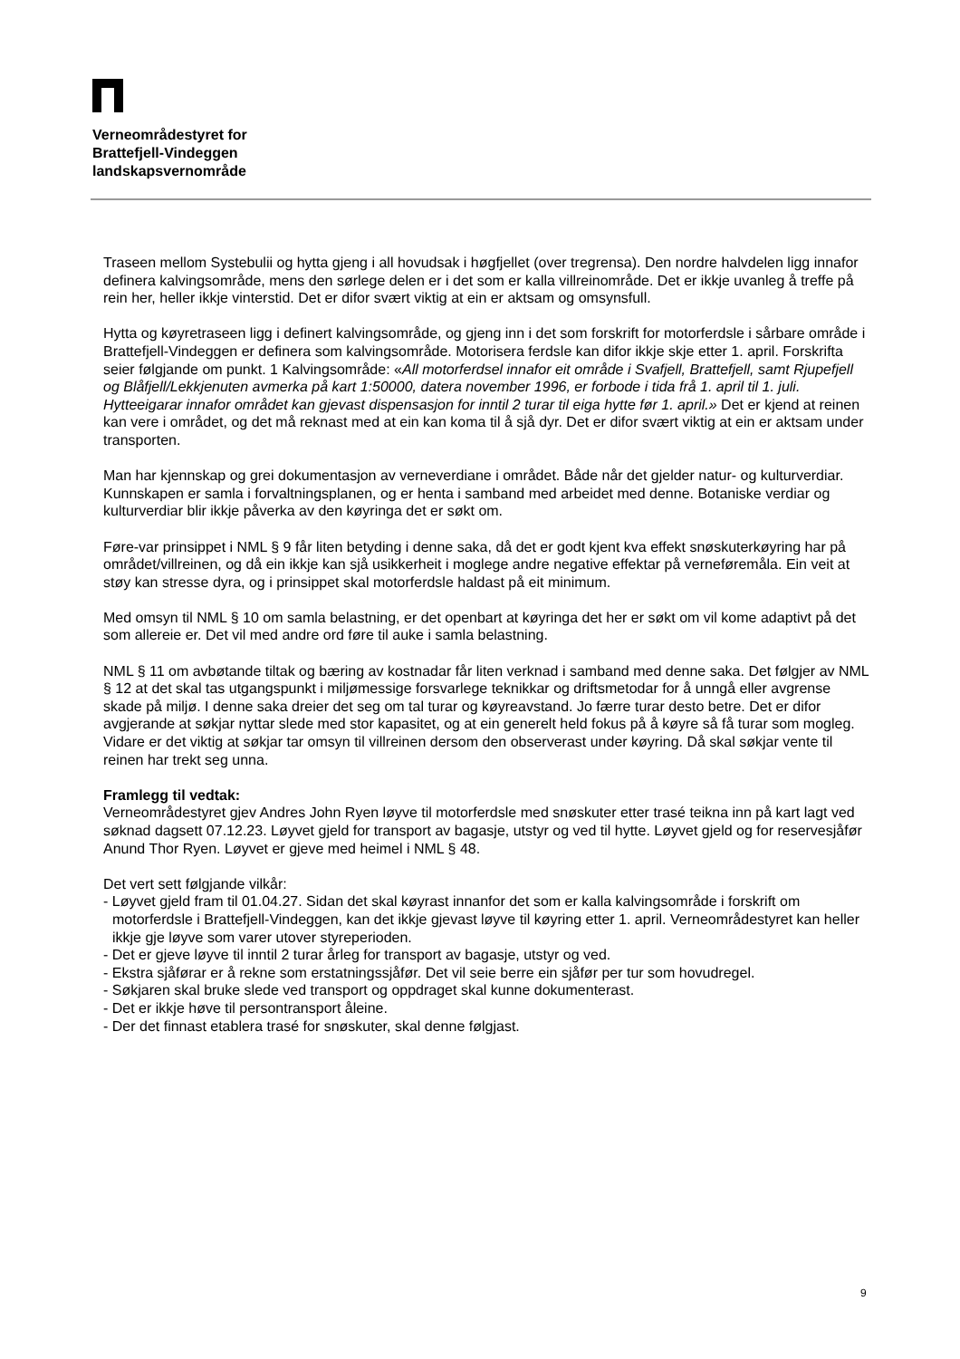Verneområdestyret for
Brattefjell-Vindeggen
landskapsvernområde
Traseen mellom Systebulii og hytta gjeng i all hovudsak i høgfjellet (over tregrensa). Den nordre halvdelen ligg innafor definera kalvingsområde, mens den sørlege delen er i det som er kalla villreinområde. Det er ikkje uvanleg å treffe på rein her, heller ikkje vinterstid. Det er difor svært viktig at ein er aktsam og omsynsfull.
Hytta og køyretraseen ligg i definert kalvingsområde, og gjeng inn i det som forskrift for motorferdsle i sårbare område i Brattefjell-Vindeggen er definera som kalvingsområde. Motorisera ferdsle kan difor ikkje skje etter 1. april. Forskrifta seier følgjande om punkt. 1 Kalvingsområde: «All motorferdsel innafor eit område i Svafjell, Brattefjell, samt Rjupefjell og Blåfjell/Lekkjenuten avmerka på kart 1:50000, datera november 1996, er forbode i tida frå 1. april til 1. juli. Hytteeigarar innafor området kan gjevast dispensasjon for inntil 2 turar til eiga hytte før 1. april.» Det er kjend at reinen kan vere i området, og det må reknast med at ein kan koma til å sjå dyr. Det er difor svært viktig at ein er aktsam under transporten.
Man har kjennskap og grei dokumentasjon av verneverdiane i området. Både når det gjelder natur- og kulturverdiar. Kunnskapen er samla i forvaltningsplanen, og er henta i samband med arbeidet med denne. Botaniske verdiar og kulturverdiar blir ikkje påverka av den køyringa det er søkt om.
Føre-var prinsippet i NML § 9 får liten betyding i denne saka, då det er godt kjent kva effekt snøskuterkøyring har på området/villreinen, og då ein ikkje kan sjå usikkerheit i moglege andre negative effektar på verneføremåla. Ein veit at støy kan stresse dyra, og i prinsippet skal motorferdsle haldast på eit minimum.
Med omsyn til NML § 10 om samla belastning, er det openbart at køyringa det her er søkt om vil kome adaptivt på det som allereie er. Det vil med andre ord føre til auke i samla belastning.
NML § 11 om avbøtande tiltak og bæring av kostnadar får liten verknad i samband med denne saka. Det følgjer av NML § 12 at det skal tas utgangspunkt i miljømessige forsvarlege teknikkar og driftsmetodar for å unngå eller avgrense skade på miljø. I denne saka dreier det seg om tal turar og køyreavstand. Jo færre turar desto betre. Det er difor avgjerande at søkjar nyttar slede med stor kapasitet, og at ein generelt held fokus på å køyre så få turar som mogleg. Vidare er det viktig at søkjar tar omsyn til villreinen dersom den observerast under køyring. Då skal søkjar vente til reinen har trekt seg unna.
Framlegg til vedtak:
Verneområdestyret gjev Andres John Ryen løyve til motorferdsle med snøskuter etter trasé teikna inn på kart lagt ved søknad dagsett 07.12.23. Løyvet gjeld for transport av bagasje, utstyr og ved til hytte. Løyvet gjeld og for reservesjåfør Anund Thor Ryen. Løyvet er gjeve med heimel i NML § 48.
Det vert sett følgjande vilkår:
- Løyvet gjeld fram til 01.04.27. Sidan det skal køyrast innanfor det som er kalla kalvingsområde i forskrift om motorferdsle i Brattefjell-Vindeggen, kan det ikkje gjevast løyve til køyring etter 1. april. Verneområdestyret kan heller ikkje gje løyve som varer utover styreperioden.
- Det er gjeve løyve til inntil 2 turar årleg for transport av bagasje, utstyr og ved.
- Ekstra sjåførar er å rekne som erstatningssjåfør. Det vil seie berre ein sjåfør per tur som hovudregel.
- Søkjaren skal bruke slede ved transport og oppdraget skal kunne dokumenterast.
- Det er ikkje høve til persontransport åleine.
- Der det finnast etablera trasé for snøskuter, skal denne følgjast.
9